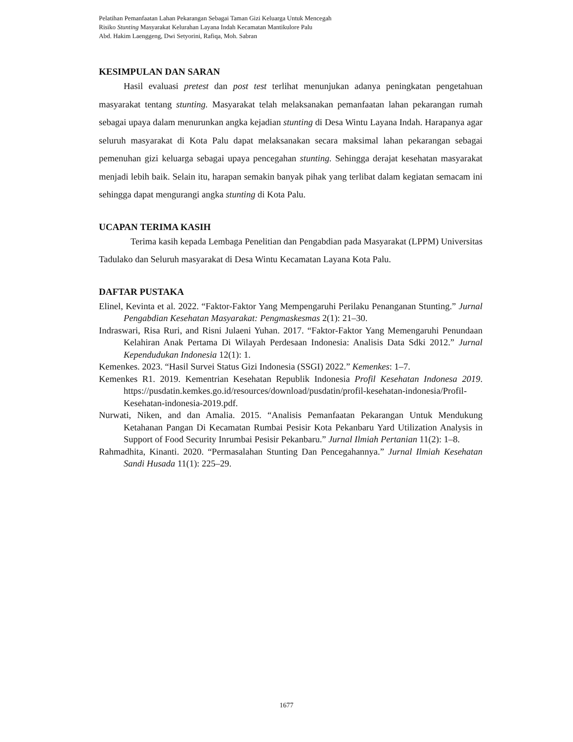Pelatihan Pemanfaatan Lahan Pekarangan Sebagai Taman Gizi Keluarga Untuk Mencegah
Risiko Stunting Masyarakat Kelurahan Layana Indah Kecamatan Mantikulore Palu
Abd. Hakim Laenggeng, Dwi Setyorini, Rafiqa, Moh. Sabran
KESIMPULAN DAN SARAN
Hasil evaluasi pretest dan post test terlihat menunjukan adanya peningkatan pengetahuan masyarakat tentang stunting. Masyarakat telah melaksanakan pemanfaatan lahan pekarangan rumah sebagai upaya dalam menurunkan angka kejadian stunting di Desa Wintu Layana Indah. Harapanya agar seluruh masyarakat di Kota Palu dapat melaksanakan secara maksimal lahan pekarangan sebagai pemenuhan gizi keluarga sebagai upaya pencegahan stunting. Sehingga derajat kesehatan masyarakat menjadi lebih baik. Selain itu, harapan semakin banyak pihak yang terlibat dalam kegiatan semacam ini sehingga dapat mengurangi angka stunting di Kota Palu.
UCAPAN TERIMA KASIH
Terima kasih kepada Lembaga Penelitian dan Pengabdian pada Masyarakat (LPPM) Universitas Tadulako dan Seluruh masyarakat di Desa Wintu Kecamatan Layana Kota Palu.
DAFTAR PUSTAKA
Elinel, Kevinta et al. 2022. “Faktor-Faktor Yang Mempengaruhi Perilaku Penanganan Stunting.” Jurnal Pengabdian Kesehatan Masyarakat: Pengmaskesmas 2(1): 21–30.
Indraswari, Risa Ruri, and Risni Julaeni Yuhan. 2017. “Faktor-Faktor Yang Memengaruhi Penundaan Kelahiran Anak Pertama Di Wilayah Perdesaan Indonesia: Analisis Data Sdki 2012.” Jurnal Kependudukan Indonesia 12(1): 1.
Kemenkes. 2023. “Hasil Survei Status Gizi Indonesia (SSGI) 2022.” Kemenkes: 1–7.
Kemenkes R1. 2019. Kementrian Kesehatan Republik Indonesia Profil Kesehatan Indonesa 2019. https://pusdatin.kemkes.go.id/resources/download/pusdatin/profil-kesehatan-indonesia/Profil-Kesehatan-indonesia-2019.pdf.
Nurwati, Niken, and dan Amalia. 2015. “Analisis Pemanfaatan Pekarangan Untuk Mendukung Ketahanan Pangan Di Kecamatan Rumbai Pesisir Kota Pekanbaru Yard Utilization Analysis in Support of Food Security Inrumbai Pesisir Pekanbaru.” Jurnal Ilmiah Pertanian 11(2): 1–8.
Rahmadhita, Kinanti. 2020. “Permasalahan Stunting Dan Pencegahannya.” Jurnal Ilmiah Kesehatan Sandi Husada 11(1): 225–29.
1677